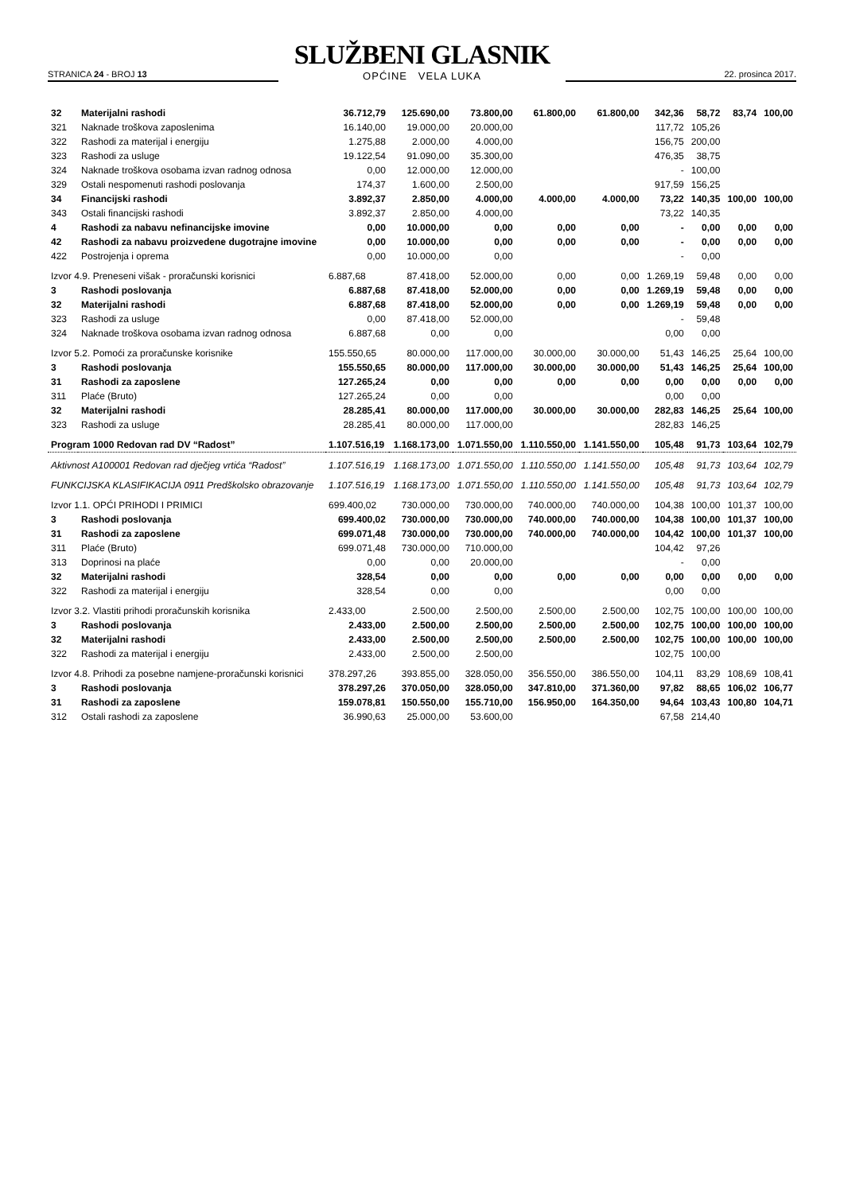STRANICA 24 - BROJ 13
SLUŽBENI GLASNIK
OPĆINE VELA LUKA
22. prosinca 2017.
| 32 | Materijalni rashodi | 36.712,79 | 125.690,00 | 73.800,00 | 61.800,00 | 61.800,00 | 342,36 | 58,72 | 83,74 | 100,00 |
| 321 | Naknade troškova zaposlenima | 16.140,00 | 19.000,00 | 20.000,00 | | | 117,72 | 105,26 | | |
| 322 | Rashodi za materijal i energiju | 1.275,88 | 2.000,00 | 4.000,00 | | | 156,75 | 200,00 | | |
| 323 | Rashodi za usluge | 19.122,54 | 91.090,00 | 35.300,00 | | | 476,35 | 38,75 | | |
| 324 | Naknade troškova osobama izvan radnog odnosa | 0,00 | 12.000,00 | 12.000,00 | | | - | 100,00 | | |
| 329 | Ostali nespomenuti rashodi poslovanja | 174,37 | 1.600,00 | 2.500,00 | | | 917,59 | 156,25 | | |
| 34 | Financijski rashodi | 3.892,37 | 2.850,00 | 4.000,00 | 4.000,00 | 4.000,00 | 73,22 | 140,35 | 100,00 | 100,00 |
| 343 | Ostali financijski rashodi | 3.892,37 | 2.850,00 | 4.000,00 | | | 73,22 | 140,35 | | |
| 4 | Rashodi za nabavu nefinancijske imovine | 0,00 | 10.000,00 | 0,00 | 0,00 | 0,00 | - | 0,00 | 0,00 | 0,00 |
| 42 | Rashodi za nabavu proizvedene dugotrajne imovine | 0,00 | 10.000,00 | 0,00 | 0,00 | 0,00 | - | 0,00 | 0,00 | 0,00 |
| 422 | Postrojenja i oprema | 0,00 | 10.000,00 | 0,00 | | | - | 0,00 | | |
| Izvor 4.9. Preneseni višak - proračunski korisnici | | 6.887,68 | 87.418,00 | 52.000,00 | 0,00 | 0,00 | 1.269,19 | 59,48 | 0,00 | 0,00 |
| 3 | Rashodi poslovanja | 6.887,68 | 87.418,00 | 52.000,00 | 0,00 | 0,00 | 1.269,19 | 59,48 | 0,00 | 0,00 |
| 32 | Materijalni rashodi | 6.887,68 | 87.418,00 | 52.000,00 | 0,00 | 0,00 | 1.269,19 | 59,48 | 0,00 | 0,00 |
| 323 | Rashodi za usluge | 0,00 | 87.418,00 | 52.000,00 | | | - | 59,48 | | |
| 324 | Naknade troškova osobama izvan radnog odnosa | 6.887,68 | 0,00 | 0,00 | | | 0,00 | 0,00 | | |
| Izvor 5.2. Pomoći za proračunske korisnike | | 155.550,65 | 80.000,00 | 117.000,00 | 30.000,00 | 30.000,00 | 51,43 | 146,25 | 25,64 | 100,00 |
| 3 | Rashodi poslovanja | 155.550,65 | 80.000,00 | 117.000,00 | 30.000,00 | 30.000,00 | 51,43 | 146,25 | 25,64 | 100,00 |
| 31 | Rashodi za zaposlene | 127.265,24 | 0,00 | 0,00 | 0,00 | 0,00 | 0,00 | 0,00 | 0,00 | 0,00 |
| 311 | Plaće (Bruto) | 127.265,24 | 0,00 | 0,00 | | | 0,00 | 0,00 | | |
| 32 | Materijalni rashodi | 28.285,41 | 80.000,00 | 117.000,00 | 30.000,00 | 30.000,00 | 282,83 | 146,25 | 25,64 | 100,00 |
| 323 | Rashodi za usluge | 28.285,41 | 80.000,00 | 117.000,00 | | | 282,83 | 146,25 | | |
| Program 1000 Redovan rad DV “Radost” | | 1.107.516,19 | 1.168.173,00 | 1.071.550,00 | 1.110.550,00 | 1.141.550,00 | 105,48 | 91,73 | 103,64 | 102,79 |
| Aktivnost A100001 Redovan rad dječjeg vrtića “Radost” | | 1.107.516,19 | 1.168.173,00 | 1.071.550,00 | 1.110.550,00 | 1.141.550,00 | 105,48 | 91,73 | 103,64 | 102,79 |
| FUNKCIJSKA KLASIFIKACIJA 0911 Predškolsko obrazovanje | | 1.107.516,19 | 1.168.173,00 | 1.071.550,00 | 1.110.550,00 | 1.141.550,00 | 105,48 | 91,73 | 103,64 | 102,79 |
| Izvor 1.1. OPĆI PRIHODI I PRIMICI | | 699.400,02 | 730.000,00 | 730.000,00 | 740.000,00 | 740.000,00 | 104,38 | 100,00 | 101,37 | 100,00 |
| 3 | Rashodi poslovanja | 699.400,02 | 730.000,00 | 730.000,00 | 740.000,00 | 740.000,00 | 104,38 | 100,00 | 101,37 | 100,00 |
| 31 | Rashodi za zaposlene | 699.071,48 | 730.000,00 | 730.000,00 | 740.000,00 | 740.000,00 | 104,42 | 100,00 | 101,37 | 100,00 |
| 311 | Plaće (Bruto) | 699.071,48 | 730.000,00 | 710.000,00 | | | 104,42 | 97,26 | | |
| 313 | Doprinosi na plaće | 0,00 | 0,00 | 20.000,00 | | | - | 0,00 | | |
| 32 | Materijalni rashodi | 328,54 | 0,00 | 0,00 | 0,00 | 0,00 | 0,00 | 0,00 | 0,00 | 0,00 |
| 322 | Rashodi za materijal i energiju | 328,54 | 0,00 | 0,00 | | | 0,00 | 0,00 | | |
| Izvor 3.2. Vlastiti prihodi proračunskih korisnika | | 2.433,00 | 2.500,00 | 2.500,00 | 2.500,00 | 2.500,00 | 102,75 | 100,00 | 100,00 | 100,00 |
| 3 | Rashodi poslovanja | 2.433,00 | 2.500,00 | 2.500,00 | 2.500,00 | 2.500,00 | 102,75 | 100,00 | 100,00 | 100,00 |
| 32 | Materijalni rashodi | 2.433,00 | 2.500,00 | 2.500,00 | 2.500,00 | 2.500,00 | 102,75 | 100,00 | 100,00 | 100,00 |
| 322 | Rashodi za materijal i energiju | 2.433,00 | 2.500,00 | 2.500,00 | | | 102,75 | 100,00 | | |
| Izvor 4.8. Prihodi za posebne namjene-proračunski korisnici | | 378.297,26 | 393.855,00 | 328.050,00 | 356.550,00 | 386.550,00 | 104,11 | 83,29 | 108,69 | 108,41 |
| 3 | Rashodi poslovanja | 378.297,26 | 370.050,00 | 328.050,00 | 347.810,00 | 371.360,00 | 97,82 | 88,65 | 106,02 | 106,77 |
| 31 | Rashodi za zaposlene | 159.078,81 | 150.550,00 | 155.710,00 | 156.950,00 | 164.350,00 | 94,64 | 103,43 | 100,80 | 104,71 |
| 312 | Ostali rashodi za zaposlene | 36.990,63 | 25.000,00 | 53.600,00 | | | 67,58 | 214,40 | | |